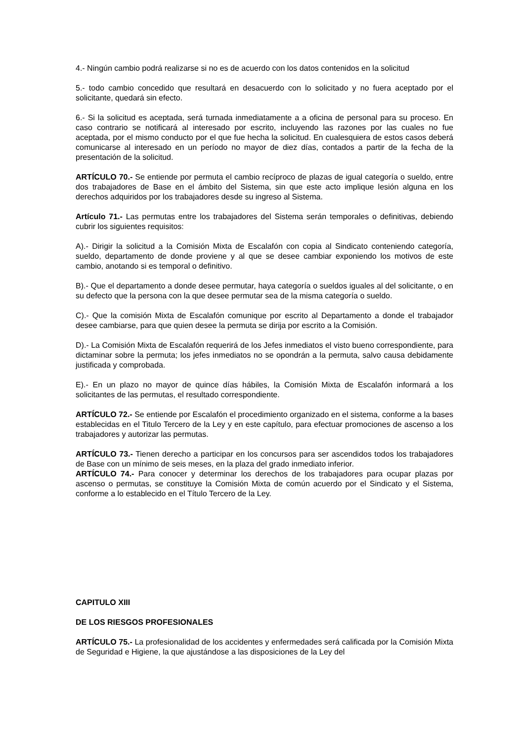4.- Ningún cambio podrá realizarse si no es de acuerdo con los datos contenidos en la solicitud
5.- todo cambio concedido que resultará en desacuerdo con lo solicitado y no fuera aceptado por el solicitante, quedará sin efecto.
6.- Si la solicitud es aceptada, será turnada inmediatamente a a oficina de personal para su proceso. En caso contrario se notificará al interesado por escrito, incluyendo las razones por las cuales no fue aceptada, por el mismo conducto por el que fue hecha la solicitud. En cualesquiera de estos casos deberá comunicarse al interesado en un período no mayor de diez días, contados a partir de la fecha de la presentación de la solicitud.
ARTÍCULO 70.- Se entiende por permuta el cambio recíproco de plazas de igual categoría o sueldo, entre dos trabajadores de Base en el ámbito del Sistema, sin que este acto implique lesión alguna en los derechos adquiridos por los trabajadores desde su ingreso al Sistema.
Artículo 71.- Las permutas entre los trabajadores del Sistema serán temporales o definitivas, debiendo cubrir los siguientes requisitos:
A).- Dirigir la solicitud a la Comisión Mixta de Escalafón con copia al Sindicato conteniendo categoría, sueldo, departamento de donde proviene y al que se desee cambiar exponiendo los motivos de este cambio, anotando si es temporal o definitivo.
B).- Que el departamento a donde desee permutar, haya categoría o sueldos iguales al del solicitante, o en su defecto que la persona con la que desee permutar sea de la misma categoría o sueldo.
C).- Que la comisión Mixta de Escalafón comunique por escrito al Departamento a donde el trabajador desee cambiarse, para que quien desee la permuta se dirija por escrito a la Comisión.
D).- La Comisión Mixta de Escalafón requerirá de los Jefes inmediatos el visto bueno correspondiente, para dictaminar sobre la permuta; los jefes inmediatos no se opondrán a la permuta, salvo causa debidamente justificada y comprobada.
E).- En un plazo no mayor de quince días hábiles, la Comisión Mixta de Escalafón informará a los solicitantes de las permutas, el resultado correspondiente.
ARTÍCULO 72.- Se entiende por Escalafón el procedimiento organizado en el sistema, conforme a la bases establecidas en el Titulo Tercero de la Ley y en este capítulo, para efectuar promociones de ascenso a los trabajadores y autorizar las permutas.
ARTÍCULO 73.- Tienen derecho a participar en los concursos para ser ascendidos todos los trabajadores de Base con un mínimo de seis meses, en la plaza del grado inmediato inferior.
ARTÍCULO 74.- Para conocer y determinar los derechos de los trabajadores para ocupar plazas por ascenso o permutas, se constituye la Comisión Mixta de común acuerdo por el Sindicato y el Sistema, conforme a lo establecido en el Título Tercero de la Ley.
CAPITULO XIII
DE LOS RIESGOS PROFESIONALES
ARTÍCULO 75.- La profesionalidad de los accidentes y enfermedades será calificada por la Comisión Mixta de Seguridad e Higiene, la que ajustándose a las disposiciones de la Ley del